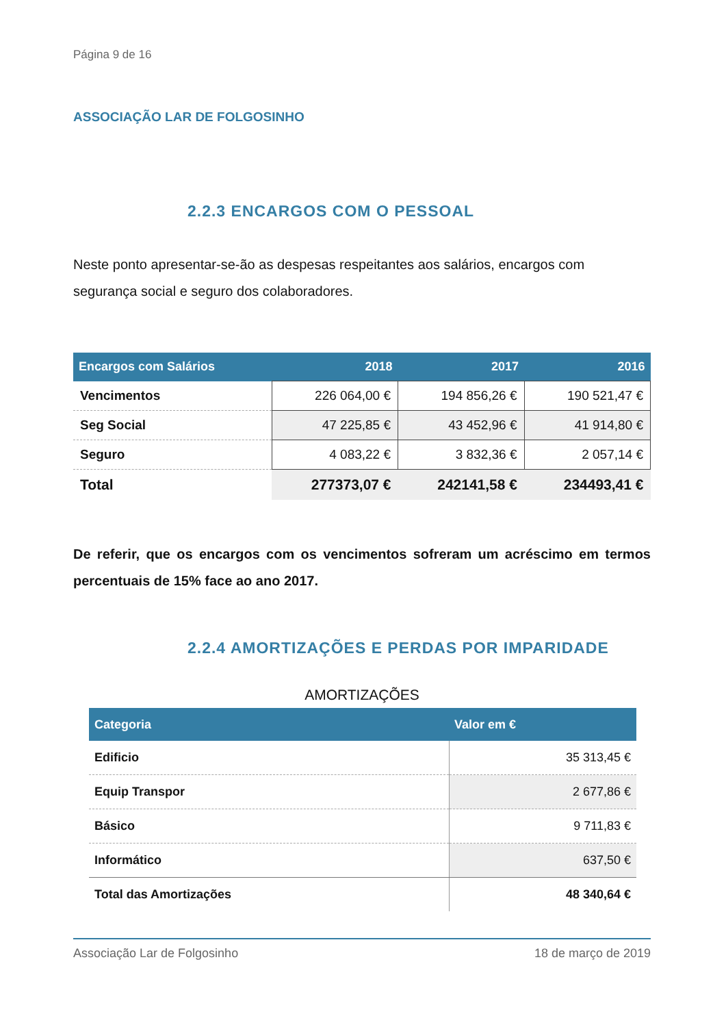Página 9 de 16
ASSOCIAÇÃO LAR DE FOLGOSINHO
2.2.3 ENCARGOS COM O PESSOAL
Neste ponto apresentar-se-ão as despesas respeitantes aos salários, encargos com segurança social e seguro dos colaboradores.
| Encargos com Salários | 2018 | 2017 | 2016 |
| --- | --- | --- | --- |
| Vencimentos | 226 064,00 € | 194 856,26 € | 190 521,47 € |
| Seg Social | 47 225,85 € | 43 452,96 € | 41 914,80 € |
| Seguro | 4 083,22 € | 3 832,36 € | 2 057,14 € |
| Total | 277373,07 € | 242141,58 € | 234493,41 € |
De referir, que os encargos com os vencimentos sofreram um acréscimo em termos percentuais de 15% face ao ano 2017.
2.2.4 AMORTIZAÇÕES E PERDAS POR IMPARIDADE
AMORTIZAÇÕES
| Categoria | Valor em € |
| --- | --- |
| Edificio | 35 313,45 € |
| Equip Transpor | 2 677,86 € |
| Básico | 9 711,83 € |
| Informático | 637,50 € |
| Total das Amortizações | 48 340,64 € |
Associação Lar de Folgosinho 18 de março de 2019